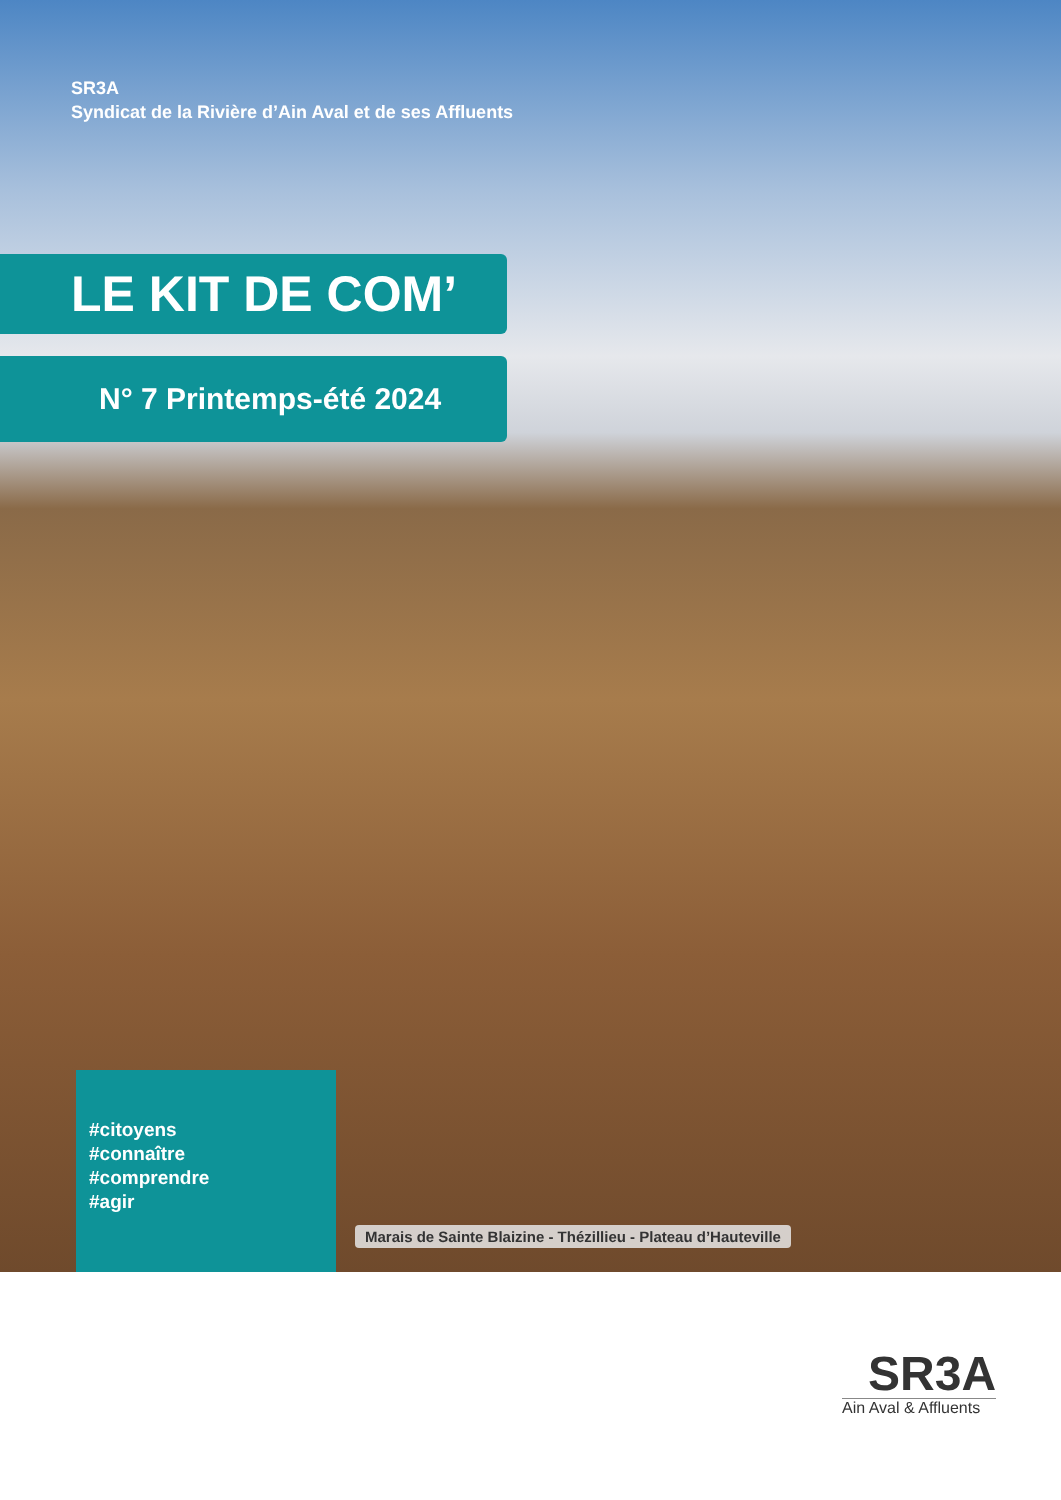SR3A
Syndicat de la Rivière d’Ain Aval et de ses Affluents
LE KIT DE COM’
N° 7 Printemps-été 2024
#citoyens
#connaître
#comprendre
#agir
Marais de Sainte Blaizine - Thézillieu - Plateau d’Hauteville
SR3A
Ain Aval & Affluents